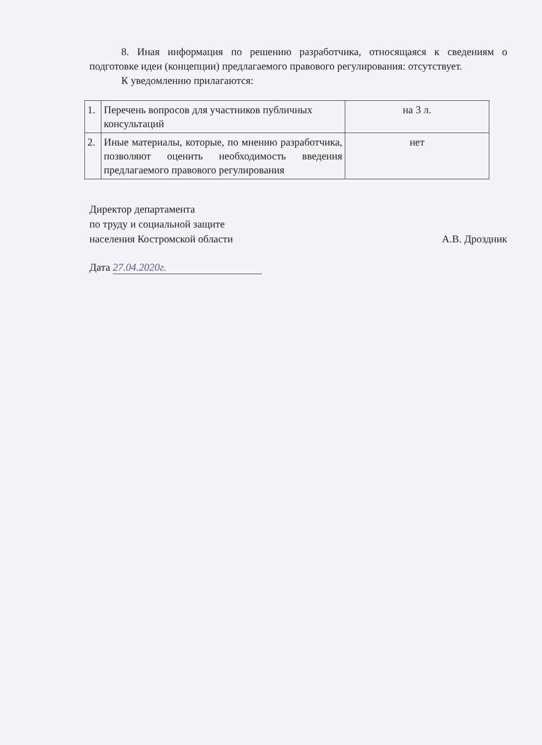8. Иная информация по решению разработчика, относящаяся к сведениям о подготовке идеи (концепции) предлагаемого правового регулирования: отсутствует.
К уведомлению прилагаются:
| 1. | Перечень вопросов для участников публичных консультаций | на 3 л. |
| 2. | Иные материалы, которые, по мнению разработчика, позволяют оценить необходимость введения предлагаемого правового регулирования | нет |
Директор департамента
по труду и социальной защите
населения Костромской области
А.В. Дроздник
Дата 27.04.2020г.